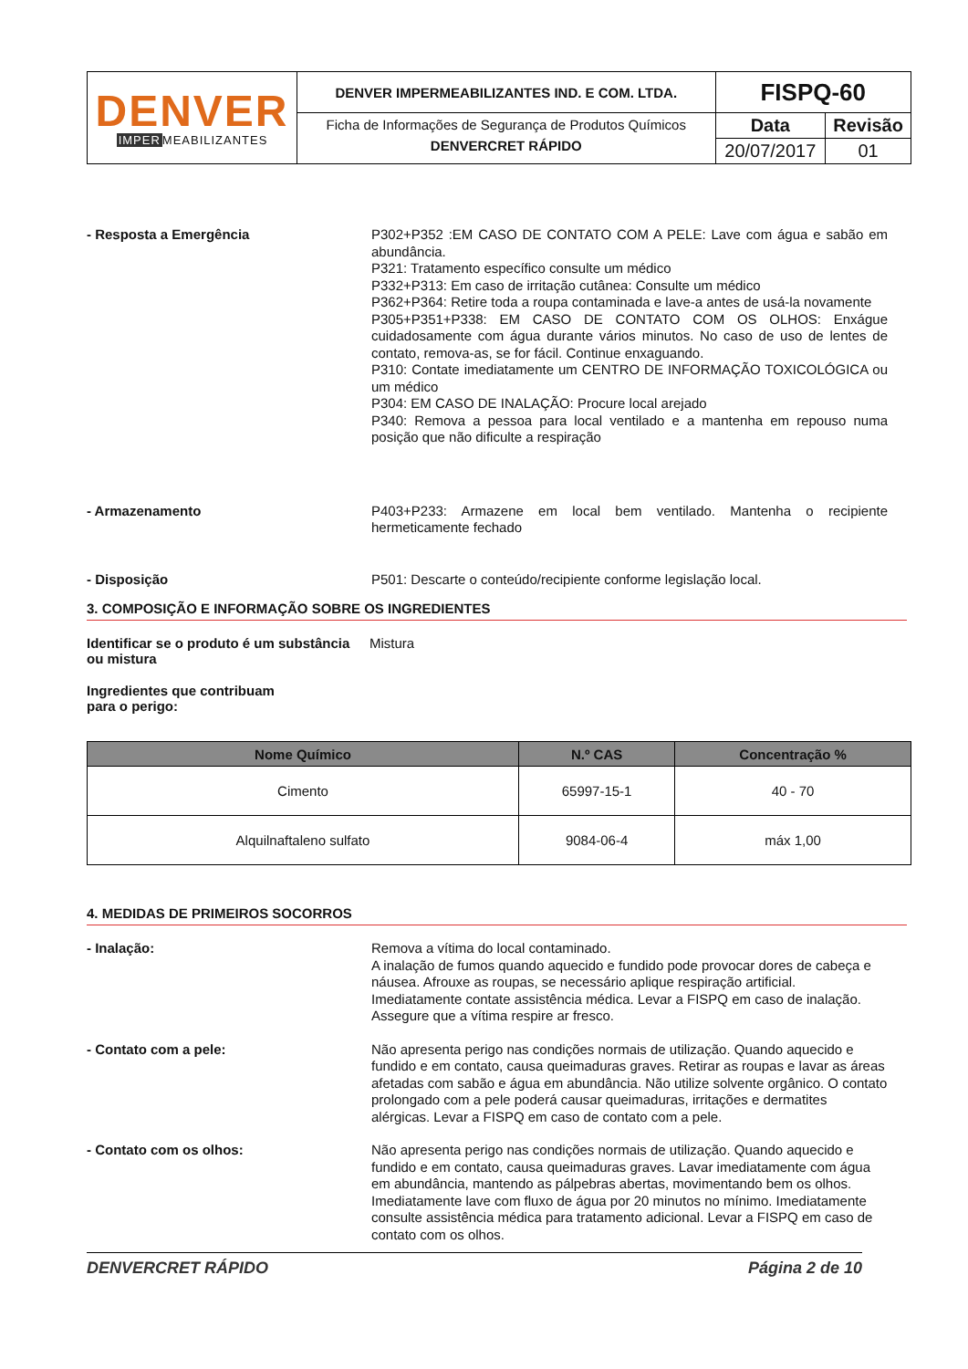| DENVER IMPER MEABILIZANTES | DENVER IMPERMEABILIZANTES IND. E COM. LTDA. | FISPQ-60 | |
| | Ficha de Informações de Segurança de Produtos Químicos DENVERCRET RÁPIDO | Data | Revisão |
| | | 20/07/2017 | 01 |
- Resposta a Emergência
P302+P352 :EM CASO DE CONTATO COM A PELE: Lave com água e sabão em abundância.
P321: Tratamento específico consulte um médico
P332+P313: Em caso de irritação cutânea: Consulte um médico
P362+P364: Retire toda a roupa contaminada e lave-a antes de usá-la novamente
P305+P351+P338: EM CASO DE CONTATO COM OS OLHOS: Enxágue cuidadosamente com água durante vários minutos. No caso de uso de lentes de contato, remova-as, se for fácil. Continue enxaguando.
P310: Contate imediatamente um CENTRO DE INFORMAÇÃO TOXICOLÓGICA ou um médico
P304: EM CASO DE INALAÇÃO: Procure local arejado
P340: Remova a pessoa para local ventilado e a mantenha em repouso numa posição que não dificulte a respiração
- Armazenamento
P403+P233: Armazene em local bem ventilado. Mantenha o recipiente hermeticamente fechado
- Disposição
P501: Descarte o conteúdo/recipiente conforme legislação local.
3. COMPOSIÇÃO E INFORMAÇÃO SOBRE OS INGREDIENTES
Identificar se o produto é um substância ou mistura
Mistura
Ingredientes que contribuam para o perigo:
| Nome Químico | N.º CAS | Concentração % |
| --- | --- | --- |
| Cimento | 65997-15-1 | 40 - 70 |
| Alquilnaftaleno sulfato | 9084-06-4 | máx 1,00 |
4. MEDIDAS DE PRIMEIROS SOCORROS
- Inalação:
Remova a vítima do local contaminado.
A inalação de fumos quando aquecido e fundido pode provocar dores de cabeça e náusea. Afrouxe as roupas, se necessário aplique respiração artificial. Imediatamente contate assistência médica. Levar a FISPQ em caso de inalação. Assegure que a vítima respire ar fresco.
- Contato com a pele:
Não apresenta perigo nas condições normais de utilização. Quando aquecido e fundido e em contato, causa queimaduras graves. Retirar as roupas e lavar as áreas afetadas com sabão e água em abundância. Não utilize solvente orgânico. O contato prolongado com a pele poderá causar queimaduras, irritações e dermatites alérgicas. Levar a FISPQ em caso de contato com a pele.
- Contato com os olhos:
Não apresenta perigo nas condições normais de utilização. Quando aquecido e fundido e em contato, causa queimaduras graves. Lavar imediatamente com água em abundância, mantendo as pálpebras abertas, movimentando bem os olhos. Imediatamente lave com fluxo de água por 20 minutos no mínimo. Imediatamente consulte assistência médica para tratamento adicional. Levar a FISPQ em caso de contato com os olhos.
DENVERCRET RÁPIDO Página 2 de 10